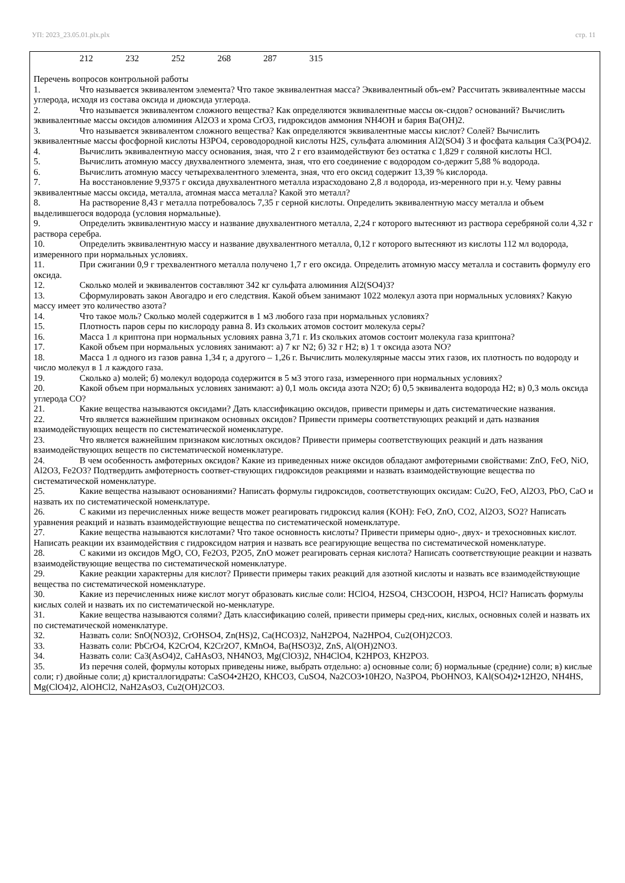УП: 2023_23.05.01.plx.plx стр. 11
212 232 252 268 287 315
Перечень вопросов контрольной работы
1. Что называется эквивалентом элемента? Что такое эквивалентная масса? Эквивалентный объ-ем? Рассчитать эквивалентные массы углерода, исходя из состава оксида и диоксида углерода.
2. Что называется эквивалентом сложного вещества? Как определяются эквивалентные массы ок-сидов? оснований? Вычислить эквивалентные массы оксидов алюминия Al2O3 и хрома CrO3, гидроксидов аммония NH4OH и бария Ba(OH)2.
3. Что называется эквивалентом сложного вещества? Как определяются эквивалентные массы кислот? Солей? Вычислить эквивалентные массы фосфорной кислоты H3PO4, сероводородной кислоты H2S, сульфата алюминия Al2(SO4) 3 и фосфата кальция Ca3(PO4)2.
4. Вычислить эквивалентную массу основания, зная, что 2 г его взаимодействуют без остатка с 1,829 г соляной кислоты HCl.
5. Вычислить атомную массу двухвалентного элемента, зная, что его соединение с водородом со-держит 5,88 % водорода.
6. Вычислить атомную массу четырехвалентного элемента, зная, что его оксид содержит 13,39 % кислорода.
7. На восстановление 9,9375 г оксида двухвалентного металла израсходовано 2,8 л водорода, из-меренного при н.у. Чему равны эквивалентные массы оксида, металла, атомная масса металла? Какой это металл?
8. На растворение 8,43 г металла потребовалось 7,35 г серной кислоты. Определить эквивалентную массу металла и объем выделившегося водорода (условия нормальные).
9. Определить эквивалентную массу и название двухвалентного металла, 2,24 г которого вытесняют из раствора серебряной соли 4,32 г раствора серебра.
10. Определить эквивалентную массу и название двухвалентного металла, 0,12 г которого вытесняют из кислоты 112 мл водорода, измеренного при нормальных условиях.
11. При сжигании 0,9 г трехвалентного металла получено 1,7 г его оксида. Определить атомную массу металла и составить формулу его оксида.
12. Сколько молей и эквивалентов составляют 342 кг сульфата алюминия Al2(SO4)3?
13. Сформулировать закон Авогадро и его следствия. Какой объем занимают 1022 молекул азота при нормальных условиях? Какую массу имеет это количество азота?
14. Что такое моль? Сколько молей содержится в 1 м3 любого газа при нормальных условиях?
15. Плотность паров серы по кислороду равна 8. Из скольких атомов состоит молекула серы?
16. Масса 1 л криптона при нормальных условиях равна 3,71 г. Из скольких атомов состоит молекула газа криптона?
17. Какой объем при нормальных условиях занимают: а) 7 кг N2; б) 32 г H2; в) 1 т оксида азота NO?
18. Масса 1 л одного из газов равна 1,34 г, а другого – 1,26 г. Вычислить молекулярные массы этих газов, их плотность по водороду и число молекул в 1 л каждого газа.
19. Сколько а) молей; б) молекул водорода содержится в 5 м3 этого газа, измеренного при нормальных условиях?
20. Какой объем при нормальных условиях занимают: а) 0,1 моль оксида азота N2O; б) 0,5 эквивалента водорода H2; в) 0,3 моль оксида углерода CO?
21. Какие вещества называются оксидами? Дать классификацию оксидов, привести примеры и дать систематические названия.
22. Что является важнейшим признаком основных оксидов? Привести примеры соответствующих реакций и дать названия взаимодействующих веществ по систематической номенклатуре.
23. Что является важнейшим признаком кислотных оксидов? Привести примеры соответствующих реакций и дать названия взаимодействующих веществ по систематической номенклатуре.
24. В чем особенность амфотерных оксидов? Какие из приведенных ниже оксидов обладают амфотерными свойствами: ZnO, FeO, NiO, Al2O3, Fe2O3? Подтвердить амфотерность соответ-ствующих гидроксидов реакциями и назвать взаимодействующие вещества по систематической номенклатуре.
25. Какие вещества называют основаниями? Написать формулы гидроксидов, соответствующих оксидам: Cu2O, FeO, Al2O3, PbO, CaO и назвать их по систематической номенклатуре.
26. С какими из перечисленных ниже веществ может реагировать гидроксид калия (KOH): FeO, ZnO, CO2, Al2O3, SO2? Написать уравнения реакций и назвать взаимодействующие вещества по систематической номенклатуре.
27. Какие вещества называются кислотами? Что такое основность кислоты? Привести примеры одно-, двух- и трехосновных кислот. Написать реакции их взаимодействия с гидроксидом натрия и назвать все реагирующие вещества по систематической номенклатуре.
28. С какими из оксидов MgO, CO, Fe2O3, P2O5, ZnO может реагировать серная кислота? Написать соответствующие реакции и назвать взаимодействующие вещества по систематической номенклатуре.
29. Какие реакции характерны для кислот? Привести примеры таких реакций для азотной кислоты и назвать все взаимодействующие вещества по систематической номенклатуре.
30. Какие из перечисленных ниже кислот могут образовать кислые соли: HClO4, H2SO4, CH3COOH, H3PO4, HCl? Написать формулы кислых солей и назвать их по систематической но-менклатуре.
31. Какие вещества называются солями? Дать классификацию солей, привести примеры сред-них, кислых, основных солей и назвать их по систематической номенклатуре.
32. Назвать соли: SnO(NO3)2, CrOHSO4, Zn(HS)2, Ca(HCO3)2, NaH2PO4, Na2HPO4, Cu2(OH)2CO3.
33. Назвать соли: PbCrO4, K2CrO4, K2Cr2O7, KMnO4, Ba(HSO3)2, ZnS, Al(OH)2NO3.
34. Назвать соли: Ca3(AsO4)2, CaHAsO3, NH4NO3, Mg(ClO3)2, NH4ClO4, K2HPO3, KH2PO3.
35. Из перечня солей, формулы которых приведены ниже, выбрать отдельно: а) основные соли; б) нормальные (средние) соли; в) кислые соли; г) двойные соли; д) кристаллогидраты: CaSO4•2H2O, KHCO3, CuSO4, Na2CO3•10H2O, Na3PO4, PbOHNO3, KAl(SO4)2•12H2O, NH4HS, Mg(ClO4)2, AlOHCl2, NaH2AsO3, Cu2(OH)2CO3.